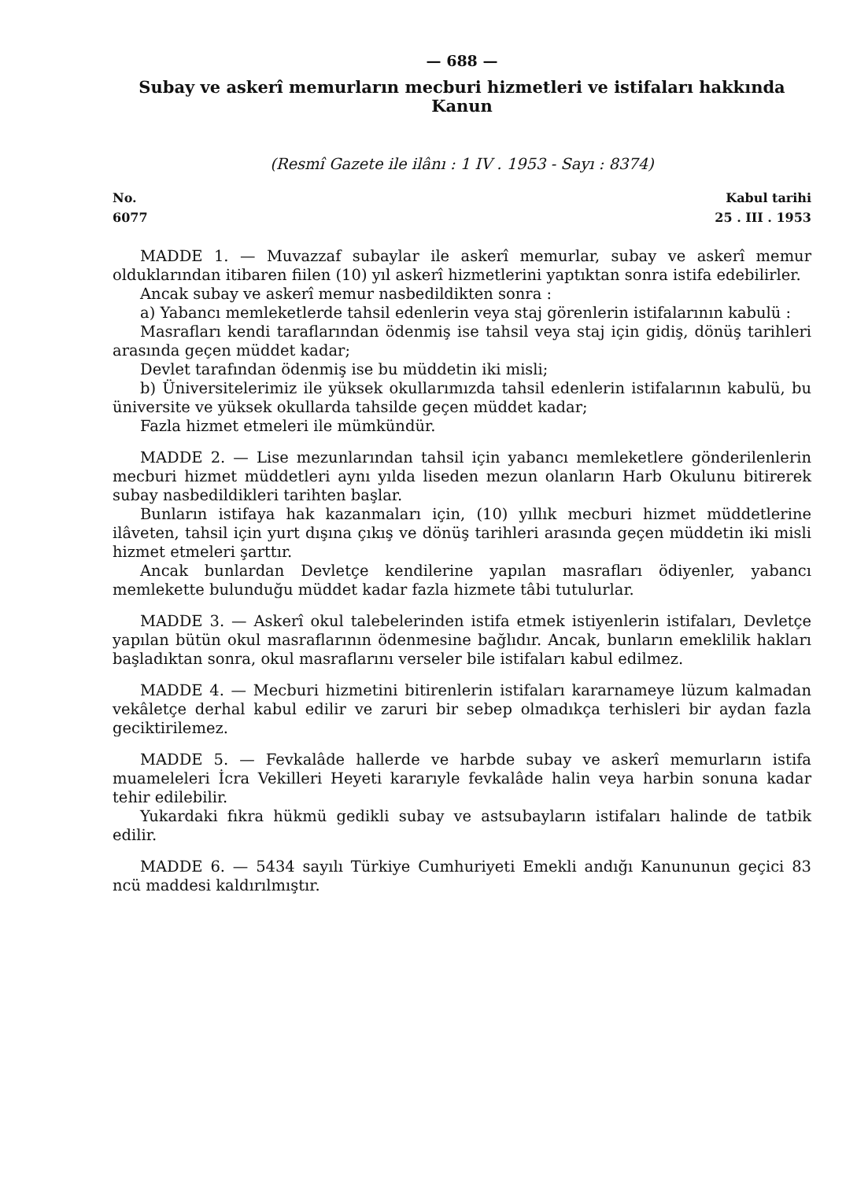— 688 —
Subay ve askerî memurların mecburi hizmetleri ve istifaları hakkında Kanun
(Resmî Gazete ile ilânı : 1 IV . 1953 - Sayı : 8374)
No.
6077
Kabul tarihi
25 . III . 1953
MADDE 1. — Muvazzaf subaylar ile askerî memurlar, subay ve askerî memur olduklarından itibaren fiilen (10) yıl askerî hizmetlerini yaptıktan sonra istifa edebilirler.
Ancak subay ve askerî memur nasbedildikten sonra :
a) Yabancı memleketlerde tahsil edenlerin veya staj görenlerin istifalarının kabulü :
Masrafları kendi taraflarından ödenmiş ise tahsil veya staj için gidiş, dönüş tarihleri arasında geçen müddet kadar;
Devlet tarafından ödenmiş ise bu müddetin iki misli;
b) Üniversitelerimiz ile yüksek okullarımızda tahsil edenlerin istifalarının kabulü, bu üniversite ve yüksek okullarda tahsilde geçen müddet kadar;
Fazla hizmet etmeleri ile mümkündür.
MADDE 2. — Lise mezunlarından tahsil için yabancı memleketlere gönderilenlerin mecburi hizmet müddetleri aynı yılda liseden mezun olanların Harb Okulunu bitirerek subay nasbedildikleri tarihten başlar.
Bunların istifaya hak kazanmaları için, (10) yıllık mecburi hizmet müddetlerine ilâveten, tahsil için yurt dışına çıkış ve dönüş tarihleri arasında geçen müddetin iki misli hizmet etmeleri şarttır.
Ancak bunlardan Devletçe kendilerine yapılan masrafları ödiyenler, yabancı memlekette bulunduğu müddet kadar fazla hizmete tâbi tutulurlar.
MADDE 3. — Askerî okul talebelerinden istifa etmek istiyenlerin istifaları, Devletçe yapılan bütün okul masraflarının ödenmesine bağlıdır. Ancak, bunların emeklilik hakları başladıktan sonra, okul masraflarını verseler bile istifaları kabul edilmez.
MADDE 4. — Mecburi hizmetini bitirenlerin istifaları kararnameye lüzum kalmadan vekâletçe derhal kabul edilir ve zaruri bir sebep olmadıkça terhisleri bir aydan fazla geciktirilemez.
MADDE 5. — Fevkalâde hallerde ve harbde subay ve askerî memurların istifa muameleleri İcra Vekilleri Heyeti kararıyle fevkalâde halin veya harbin sonuna kadar tehir edilebilir.
Yukardaki fıkra hükmü gedikli subay ve astsubayların istifaları halinde de tatbik edilir.
MADDE 6. — 5434 sayılı Türkiye Cumhuriyeti Emekli andığı Kanununun geçici 83 ncü maddesi kaldırılmıştır.